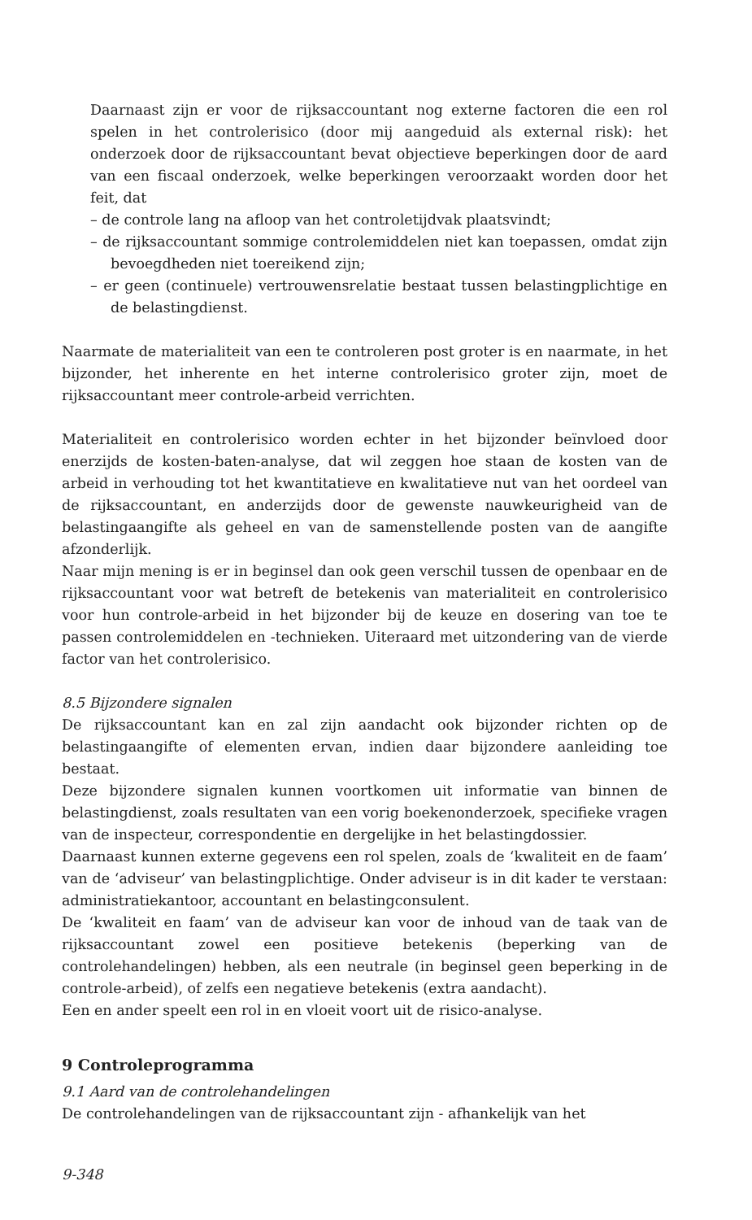Daarnaast zijn er voor de rijksaccountant nog externe factoren die een rol spelen in het controlerisico (door mij aangeduid als external risk): het onderzoek door de rijksaccountant bevat objectieve beperkingen door de aard van een fiscaal onderzoek, welke beperkingen veroorzaakt worden door het feit, dat
– de controle lang na afloop van het controletijdvak plaatsvindt;
– de rijksaccountant sommige controlemiddelen niet kan toepassen, omdat zijn bevoegdheden niet toereikend zijn;
– er geen (continuele) vertrouwensrelatie bestaat tussen belastingplichtige en de belastingdienst.
Naarmate de materialiteit van een te controleren post groter is en naarmate, in het bijzonder, het inherente en het interne controlerisico groter zijn, moet de rijksaccountant meer controle-arbeid verrichten.
Materialiteit en controlerisico worden echter in het bijzonder beïnvloed door enerzijds de kosten-baten-analyse, dat wil zeggen hoe staan de kosten van de arbeid in verhouding tot het kwantitatieve en kwalitatieve nut van het oordeel van de rijksaccountant, en anderzijds door de gewenste nauwkeurigheid van de belastingaangifte als geheel en van de samenstellende posten van de aangifte afzonderlijk.
Naar mijn mening is er in beginsel dan ook geen verschil tussen de openbaar en de rijksaccountant voor wat betreft de betekenis van materialiteit en controlerisico voor hun controle-arbeid in het bijzonder bij de keuze en dosering van toe te passen controlemiddelen en -technieken. Uiteraard met uitzondering van de vierde factor van het controlerisico.
8.5 Bijzondere signalen
De rijksaccountant kan en zal zijn aandacht ook bijzonder richten op de belastingaangifte of elementen ervan, indien daar bijzondere aanleiding toe bestaat.
Deze bijzondere signalen kunnen voortkomen uit informatie van binnen de belastingdienst, zoals resultaten van een vorig boekenonderzoek, specifieke vragen van de inspecteur, correspondentie en dergelijke in het belastingdossier.
Daarnaast kunnen externe gegevens een rol spelen, zoals de ‘kwaliteit en de faam’ van de ‘adviseur’ van belastingplichtige. Onder adviseur is in dit kader te verstaan: administratiekantoor, accountant en belastingconsulent.
De ‘kwaliteit en faam’ van de adviseur kan voor de inhoud van de taak van de rijksaccountant zowel een positieve betekenis (beperking van de controlehandelingen) hebben, als een neutrale (in beginsel geen beperking in de controle-arbeid), of zelfs een negatieve betekenis (extra aandacht).
Een en ander speelt een rol in en vloeit voort uit de risico-analyse.
9 Controleprogramma
9.1 Aard van de controlehandelingen
De controlehandelingen van de rijksaccountant zijn - afhankelijk van het
9-348